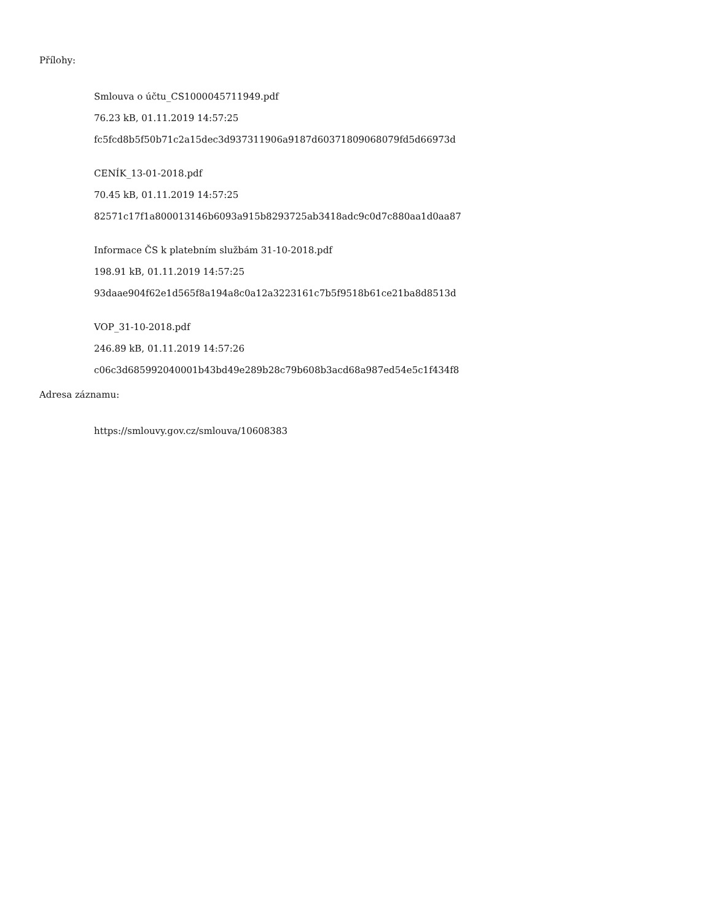Přílohy:
Smlouva o účtu_CS1000045711949.pdf
76.23 kB, 01.11.2019 14:57:25
fc5fcd8b5f50b71c2a15dec3d937311906a9187d60371809068079fd5d66973d
CENÍK_13-01-2018.pdf
70.45 kB, 01.11.2019 14:57:25
82571c17f1a800013146b6093a915b8293725ab3418adc9c0d7c880aa1d0aa87
Informace ČS k platebním službám 31-10-2018.pdf
198.91 kB, 01.11.2019 14:57:25
93daae904f62e1d565f8a194a8c0a12a3223161c7b5f9518b61ce21ba8d8513d
VOP_31-10-2018.pdf
246.89 kB, 01.11.2019 14:57:26
c06c3d685992040001b43bd49e289b28c79b608b3acd68a987ed54e5c1f434f8
Adresa záznamu:
https://smlouvy.gov.cz/smlouva/10608383